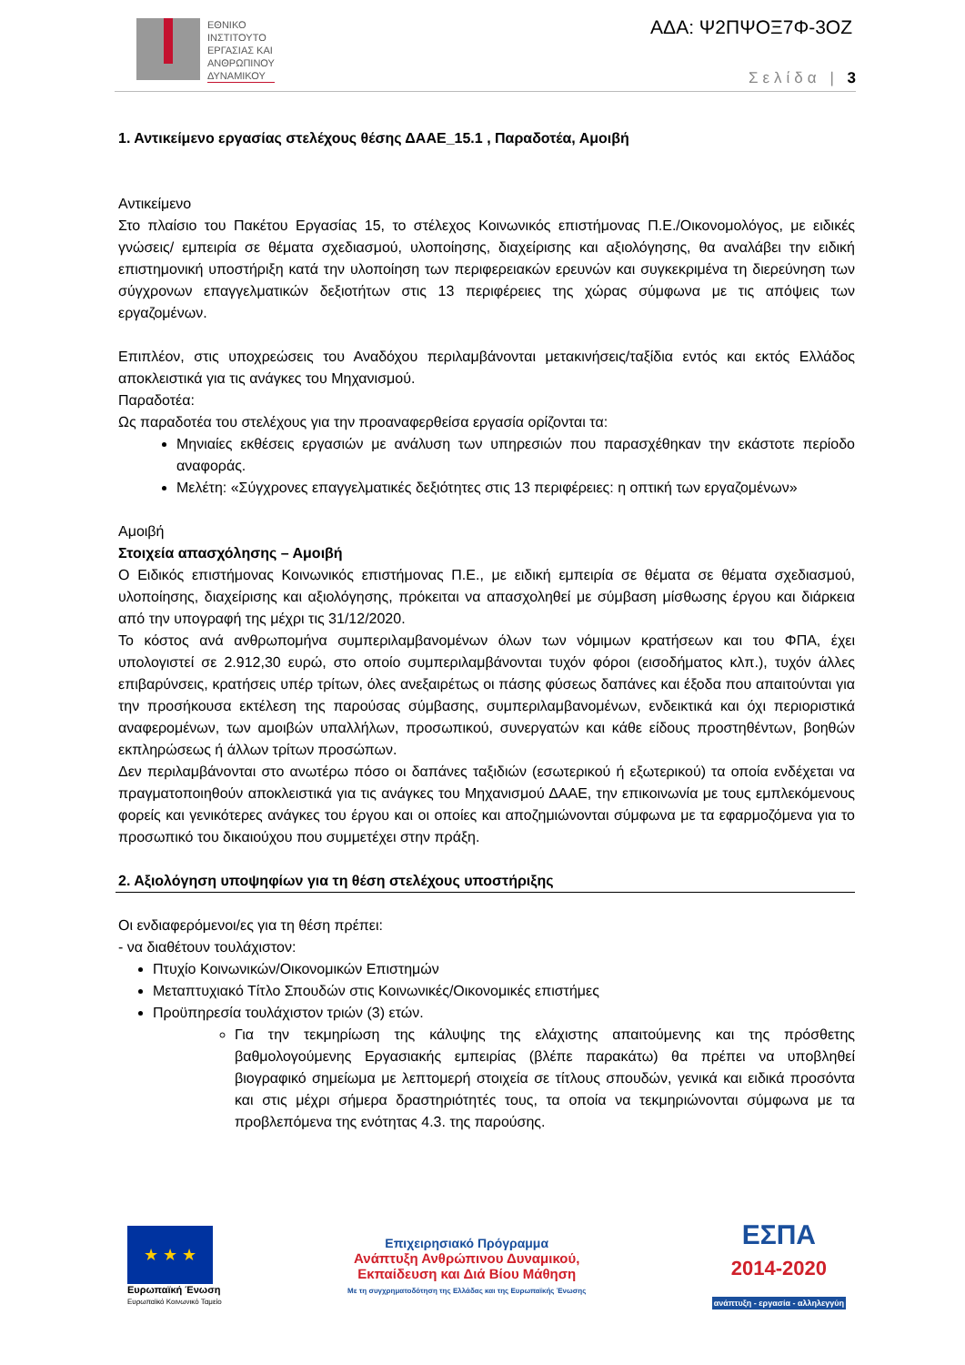ΕΘΝΙΚΟ
ΙΝΣΤΙΤΟΥΤΟ
ΕΡΓΑΣΙΑΣ ΚΑΙ
ΑΝΘΡΩΠΙΝΟΥ
ΔΥΝΑΜΙΚΟΥ
ΑΔΑ: Ψ2ΠΨΟΞ7Φ-3ΟΖ
Σελίδα | 3
1. Αντικείμενο εργασίας στελέχους θέσης ΔΑΑΕ_15.1 , Παραδοτέα, Αμοιβή
Αντικείμενο
Στο πλαίσιο του Πακέτου Εργασίας 15, το στέλεχος Κοινωνικός επιστήμονας Π.Ε./Οικονομολόγος, με ειδικές γνώσεις/ εμπειρία σε θέματα σχεδιασμού, υλοποίησης, διαχείρισης και αξιολόγησης, θα αναλάβει την ειδική επιστημονική υποστήριξη κατά την υλοποίηση των περιφερειακών ερευνών και συγκεκριμένα τη διερεύνηση των σύγχρονων επαγγελματικών δεξιοτήτων στις 13 περιφέρειες της χώρας σύμφωνα με τις απόψεις των εργαζομένων.
Επιπλέον, στις υποχρεώσεις του Αναδόχου περιλαμβάνονται μετακινήσεις/ταξίδια εντός και εκτός Ελλάδος αποκλειστικά για τις ανάγκες του Μηχανισμού.
Παραδοτέα:
Ως παραδοτέα του στελέχους για την προαναφερθείσα εργασία ορίζονται τα:
Μηνιαίες εκθέσεις εργασιών με ανάλυση των υπηρεσιών που παρασχέθηκαν την εκάστοτε περίοδο αναφοράς.
Μελέτη: «Σύγχρονες επαγγελματικές δεξιότητες στις 13 περιφέρειες: η οπτική των εργαζομένων»
Αμοιβή
Στοιχεία απασχόλησης – Αμοιβή
Ο Ειδικός επιστήμονας Κοινωνικός επιστήμονας Π.Ε., με ειδική εμπειρία σε θέματα σε θέματα σχεδιασμού, υλοποίησης, διαχείρισης και αξιολόγησης, πρόκειται να απασχοληθεί με σύμβαση μίσθωσης έργου και διάρκεια από την υπογραφή της μέχρι τις 31/12/2020.
Το κόστος ανά ανθρωπομήνα συμπεριλαμβανομένων όλων των νόμιμων κρατήσεων και του ΦΠΑ, έχει υπολογιστεί σε 2.912,30 ευρώ, στο οποίο συμπεριλαμβάνονται τυχόν φόροι (εισοδήματος κλπ.), τυχόν άλλες επιβαρύνσεις, κρατήσεις υπέρ τρίτων, όλες ανεξαιρέτως οι πάσης φύσεως δαπάνες και έξοδα που απαιτούνται για την προσήκουσα εκτέλεση της παρούσας σύμβασης, συμπεριλαμβανομένων, ενδεικτικά και όχι περιοριστικά αναφερομένων, των αμοιβών υπαλλήλων, προσωπικού, συνεργατών και κάθε είδους προστηθέντων, βοηθών εκπληρώσεως ή άλλων τρίτων προσώπων.
Δεν περιλαμβάνονται στο ανωτέρω πόσο οι δαπάνες ταξιδιών (εσωτερικού ή εξωτερικού) τα οποία ενδέχεται να πραγματοποιηθούν αποκλειστικά για τις ανάγκες του Μηχανισμού ΔΑΑΕ, την επικοινωνία με τους εμπλεκόμενους φορείς και γενικότερες ανάγκες του έργου και οι οποίες και αποζημιώνονται σύμφωνα με τα εφαρμοζόμενα για το προσωπικό του δικαιούχου που συμμετέχει στην πράξη.
2. Αξιολόγηση υποψηφίων για τη θέση στελέχους υποστήριξης
Οι ενδιαφερόμενοι/ες για τη θέση πρέπει:
- να διαθέτουν τουλάχιστον:
Πτυχίο Κοινωνικών/Οικονομικών Επιστημών
Μεταπτυχιακό Τίτλο Σπουδών στις Κοινωνικές/Οικονομικές επιστήμες
Προϋπηρεσία τουλάχιστον τριών (3) ετών.
Για την τεκμηρίωση της κάλυψης της ελάχιστης απαιτούμενης και της πρόσθετης βαθμολογούμενης Εργασιακής εμπειρίας (βλέπε παρακάτω) θα πρέπει να υποβληθεί βιογραφικό σημείωμα με λεπτομερή στοιχεία σε τίτλους σπουδών, γενικά και ειδικά προσόντα και στις μέχρι σήμερα δραστηριότητές τους, τα οποία να τεκμηριώνονται σύμφωνα με τα προβλεπόμενα της ενότητας 4.3. της παρούσης.
★ ★ ★
Ευρωπαϊκή Ένωση
Ευρωπαϊκό Κοινωνικό Ταμείο
Επιχειρησιακό Πρόγραμμα
Ανάπτυξη Ανθρώπινου Δυναμικού,
Εκπαίδευση και Διά Βίου Μάθηση
Με τη συγχρηματοδότηση της Ελλάδας και της Ευρωπαϊκής Ένωσης
ΕΣΠΑ
2014-2020
ανάπτυξη - εργασία - αλληλεγγύη